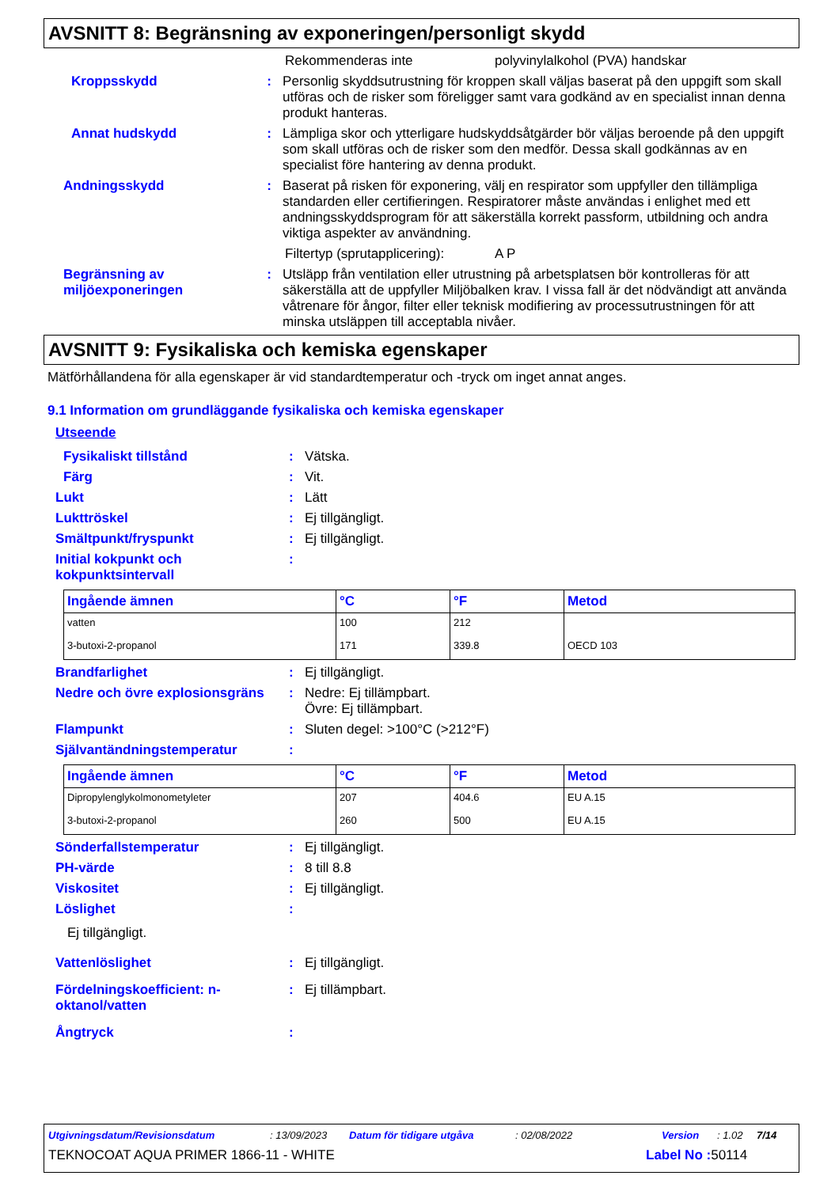AVSNITT 8: Begränsning av exponeringen/personligt skydd
Rekommenderas inte polyvinylalkohol (PVA) handskar
Kroppsskydd : Personlig skyddsutrustning för kroppen skall väljas baserat på den uppgift som skall utföras och de risker som föreligger samt vara godkänd av en specialist innan denna produkt hanteras.
Annat hudskydd : Lämpliga skor och ytterligare hudskyddsåtgärder bör väljas beroende på den uppgift som skall utföras och de risker som den medför. Dessa skall godkännas av en specialist före hantering av denna produkt.
Andningsskydd : Baserat på risken för exponering, välj en respirator som uppfyller den tillämpliga standarden eller certifieringen. Respiratorer måste användas i enlighet med ett andningsskyddsprogram för att säkerställa korrekt passform, utbildning och andra viktiga aspekter av användning.
Filtertyp (sprutapplicering):
A P
Begränsning av miljöexponeringen
: Utsläpp från ventilation eller utrustning på arbetsplatsen bör kontrolleras för att säkerställa att de uppfyller Miljöbalken krav. I vissa fall är det nödvändigt att använda våtrenare för ångor, filter eller teknisk modifiering av processutrustningen för att minska utsläppen till acceptabla nivåer.
AVSNITT 9: Fysikaliska och kemiska egenskaper
Mätförhållandena för alla egenskaper är vid standardtemperatur och -tryck om inget annat anges.
9.1 Information om grundläggande fysikaliska och kemiska egenskaper
Utseende
Fysikaliskt tillstånd : Vätska.
Färg : Vit.
Lukt : Lätt
Lukttröskel : Ej tillgängligt.
Smältpunkt/fryspunkt : Ej tillgängligt.
Initial kokpunkt och kokpunktsintervall
:
| Ingående ämnen | °C | °F | Metod |
| --- | --- | --- | --- |
| vatten | 100 | 212 | |
| 3-butoxi-2-propanol | 171 | 339.8 | OECD 103 |
Brandfarlighet : Ej tillgängligt.
Nedre och övre explosionsgräns : Nedre: Ej tillämpbart.
Övre: Ej tillämpbart.
Flampunkt : Sluten degel: >100°C (>212°F)
Självantändningstemperatur :
| Ingående ämnen | °C | °F | Metod |
| --- | --- | --- | --- |
| Dipropylenglykolmonometyleter | 207 | 404.6 | EU A.15 |
| 3-butoxi-2-propanol | 260 | 500 | EU A.15 |
Sönderfallstemperatur : Ej tillgängligt.
PH-värde : 8 till 8.8
Viskositet : Ej tillgängligt.
Löslighet :
Ej tillgängligt.
Vattenlöslighet : Ej tillgängligt.
Fördelningskoefficient: n-oktanol/vatten
: Ej tillämpbart.
Ångtryck :
Utgivningsdatum/Revisionsdatum: 13/09/2023 Datum för tidigare utgåva: 02/08/2022 Version: 1.02 7/14
TEKNOCOAT AQUA PRIMER 1866-11 - WHITE Label No : 50114